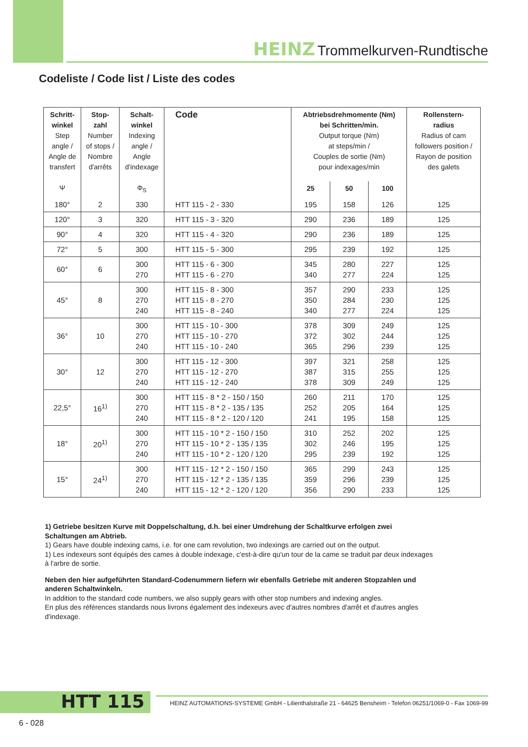HEINZ Trommelkurven-Rundtische
Codeliste / Code list / Liste des codes
| Schritt- winkel Step angle / Angle de transfert Ψ | Stop- zahl Number of stops / Nombre d'arrêts | Schalt- winkel Indexing angle / Angle d'indexage Φ<sub>S</sub> | Code | Abtriebsdrehmomente (Nm) bei Schritten/min. Output torque (Nm) at steps/min / Couples de sortie (Nm) pour indexages/min | | | Rollenstern- radius Radius of cam followers position / Rayon de position des galets |
| --- | --- | --- | --- | --- | --- | --- | --- |
| | | | | 25 | 50 | 100 | |
| 180° | 2 | 330 | HTT 115 - 2 - 330 | 195 | 158 | 126 | 125 |
| 120° | 3 | 320 | HTT 115 - 3 - 320 | 290 | 236 | 189 | 125 |
| 90° | 4 | 320 | HTT 115 - 4 - 320 | 290 | 236 | 189 | 125 |
| 72° | 5 | 300 | HTT 115 - 5 - 300 | 295 | 239 | 192 | 125 |
| 60° | 6 | 300 270 | HTT 115 - 6 - 300 HTT 115 - 6 - 270 | 345 340 | 280 277 | 227 224 | 125 125 |
| 45° | 8 | 300 270 240 | HTT 115 - 8 - 300 HTT 115 - 8 - 270 HTT 115 - 8 - 240 | 357 350 340 | 290 284 277 | 233 230 224 | 125 125 125 |
| 36° | 10 | 300 270 240 | HTT 115 - 10 - 300 HTT 115 - 10 - 270 HTT 115 - 10 - 240 | 378 372 365 | 309 302 296 | 249 244 239 | 125 125 125 |
| 30° | 12 | 300 270 240 | HTT 115 - 12 - 300 HTT 115 - 12 - 270 HTT 115 - 12 - 240 | 397 387 378 | 321 315 309 | 258 255 249 | 125 125 125 |
| 22,5° | 16<sup>1)</sup> | 300 270 240 | HTT 115 - 8 * 2 - 150 / 150 HTT 115 - 8 * 2 - 135 / 135 HTT 115 - 8 * 2 - 120 / 120 | 260 252 241 | 211 205 195 | 170 164 158 | 125 125 125 |
| 18° | 20<sup>1)</sup> | 300 270 240 | HTT 115 - 10 * 2 - 150 / 150 HTT 115 - 10 * 2 - 135 / 135 HTT 115 - 10 * 2 - 120 / 120 | 310 302 295 | 252 246 239 | 202 195 192 | 125 125 125 |
| 15° | 24<sup>1)</sup> | 300 270 240 | HTT 115 - 12 * 2 - 150 / 150 HTT 115 - 12 * 2 - 135 / 135 HTT 115 - 12 * 2 - 120 / 120 | 365 359 356 | 299 296 290 | 243 239 233 | 125 125 125 |
1) Getriebe besitzen Kurve mit Doppelschaltung, d.h. bei einer Umdrehung der Schaltkurve erfolgen zwei Schaltungen am Abtrieb.
1) Gears have double indexing cams, i.e. for one cam revolution, two indexings are carried out on the output.
1) Les indexeurs sont équipés des cames à double indexage, c'est-à-dire qu'un tour de la came se traduit par deux indexages à l'arbre de sortie.
Neben den hier aufgeführten Standard-Codenummern liefern wir ebenfalls Getriebe mit anderen Stopzahlen und anderen Schaltwinkeln.
In addition to the standard code numbers, we also supply gears with other stop numbers and indexing angles.
En plus des références standards nous livrons également des indexeurs avec d'autres nombres d'arrêt et d'autres angles d'indexage.
HTT 115
HEINZ AUTOMATIONS-SYSTEME GmbH - Lilienthalstraße 21 - 64625 Bensheim - Telefon 06251/1069-0 - Fax 1069-99
6 - 028